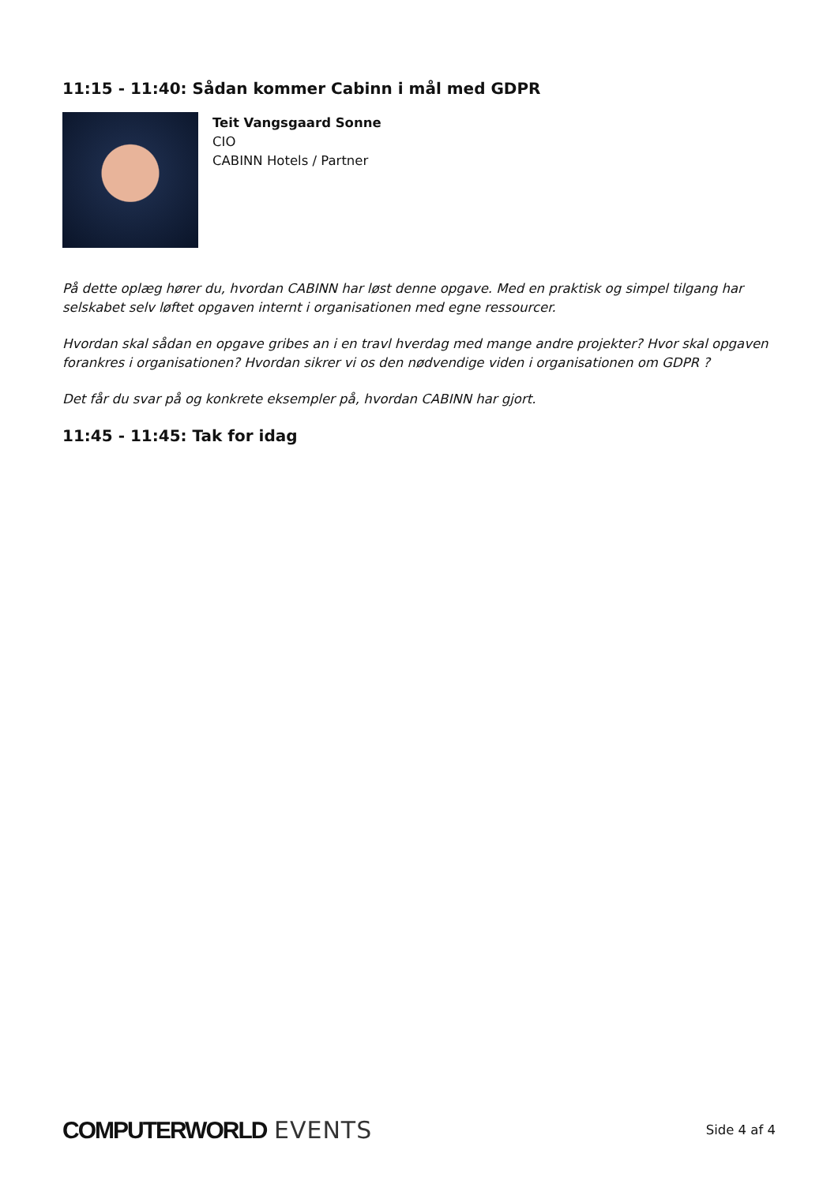11:15 - 11:40: Sådan kommer Cabinn i mål med GDPR
Teit Vangsgaard Sonne
CIO
CABINN Hotels / Partner
På dette oplæg hører du, hvordan CABINN har løst denne opgave. Med en praktisk og simpel tilgang har selskabet selv løftet opgaven internt i organisationen med egne ressourcer.
Hvordan skal sådan en opgave gribes an i en travl hverdag med mange andre projekter? Hvor skal opgaven forankres i organisationen? Hvordan sikrer vi os den nødvendige viden i organisationen om GDPR ?
Det får du svar på og konkrete eksempler på, hvordan CABINN har gjort.
11:45 - 11:45: Tak for idag
COMPUTERWORLD EVENTS
Side 4 af 4